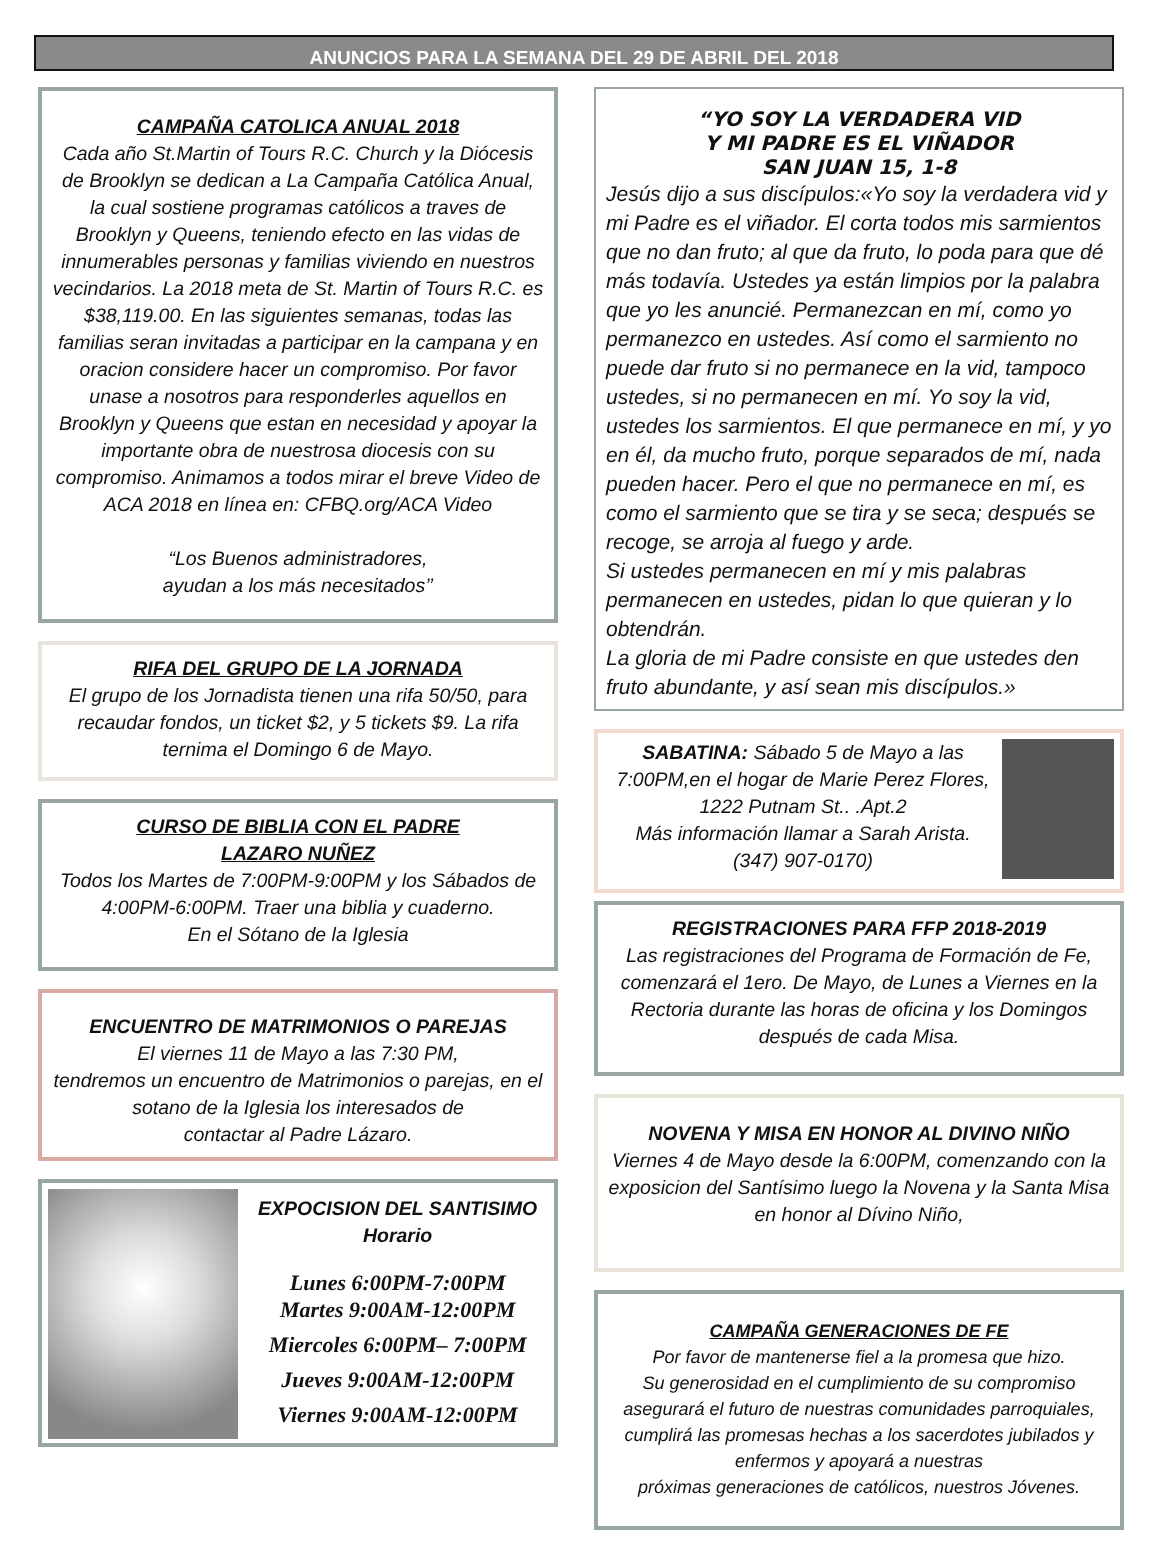ANUNCIOS PARA LA SEMANA DEL 29 DE ABRIL DEL 2018
CAMPAÑA CATOLICA ANUAL 2018
Cada año St.Martin of Tours R.C. Church y la Diócesis de Brooklyn se dedican a La Campaña Católica Anual, la cual sostiene programas católicos a traves de Brooklyn y Queens, teniendo efecto en las vidas de innumerables personas y familias viviendo en nuestros vecindarios. La 2018 meta de St. Martin of Tours R.C. es $38,119.00. En las siguientes semanas, todas las familias seran invitadas a participar en la campana y en oracion considere hacer un compromiso. Por favor unase a nosotros para responderles aquellos en Brooklyn y Queens que estan en necesidad y apoyar la importante obra de nuestrosa diocesis con su compromiso. Animamos a todos mirar el breve Video de ACA 2018 en línea en: CFBQ.org/ACA Video
“Los Buenos administradores,
ayudan a los más necesitados’’
RIFA DEL GRUPO DE LA JORNADA
El grupo de los Jornadista tienen una rifa 50/50, para recaudar fondos, un ticket $2, y 5 tickets $9. La rifa ternima el Domingo 6 de Mayo.
CURSO DE BIBLIA CON EL PADRE
LAZARO NUÑEZ
Todos los Martes de 7:00PM-9:00PM y los Sábados de 4:00PM-6:00PM. Traer una biblia y cuaderno.
En el Sótano de la Iglesia
ENCUENTRO DE MATRIMONIOS O PAREJAS
El viernes 11 de Mayo a las 7:30 PM,
tendremos un encuentro de Matrimonios o parejas, en el sotano de la Iglesia los interesados de
contactar al Padre Lázaro.
EXPOCISION DEL SANTISIMO
Horario
Lunes 6:00PM-7:00PM
Martes 9:00AM-12:00PM
Miercoles 6:00PM– 7:00PM
Jueves 9:00AM-12:00PM
Viernes 9:00AM-12:00PM
“YO SOY LA VERDADERA VID
Y MI PADRE ES EL VIÑADOR
SAN JUAN 15, 1-8
Jesús dijo a sus discípulos:«Yo soy la verdadera vid y mi Padre es el viñador. El corta todos mis sarmientos que no dan fruto; al que da fruto, lo poda para que dé más todavía. Ustedes ya están limpios por la palabra que yo les anuncié. Permanezcan en mí, como yo permanezco en ustedes. Así como el sarmiento no puede dar fruto si no permanece en la vid, tampoco ustedes, si no permanecen en mí. Yo soy la vid, ustedes los sarmientos. El que permanece en mí, y yo en él, da mucho fruto, porque separados de mí, nada pueden hacer. Pero el que no permanece en mí, es como el sarmiento que se tira y se seca; después se recoge, se arroja al fuego y arde.
Si ustedes permanecen en mí y mis palabras permanecen en ustedes, pidan lo que quieran y lo obtendrán.
La gloria de mi Padre consiste en que ustedes den fruto abundante, y así sean mis discípulos.»
SABATINA: Sábado 5 de Mayo a las 7:00PM,en el hogar de Marie Perez Flores, 1222 Putnam St.. .Apt.2
Más información llamar a Sarah Arista.
(347) 907-0170)
REGISTRACIONES PARA FFP 2018-2019
Las registraciones del Programa de Formación de Fe, comenzará el 1ero. De Mayo, de Lunes a Viernes en la Rectoria durante las horas de oficina y los Domingos después de cada Misa.
NOVENA Y MISA EN HONOR AL DIVINO NIÑO
Viernes 4 de Mayo desde la 6:00PM, comenzando con la exposicion del Santísimo luego la Novena y la Santa Misa en honor al Dívino Niño,
CAMPAÑA GENERACIONES DE FE
Por favor de mantenerse fiel a la promesa que hizo.
Su generosidad en el cumplimiento de su compromiso asegurará el futuro de nuestras comunidades parroquiales, cumplirá las promesas hechas a los sacerdotes jubilados y enfermos y apoyará a nuestras
próximas generaciones de católicos, nuestros Jóvenes.